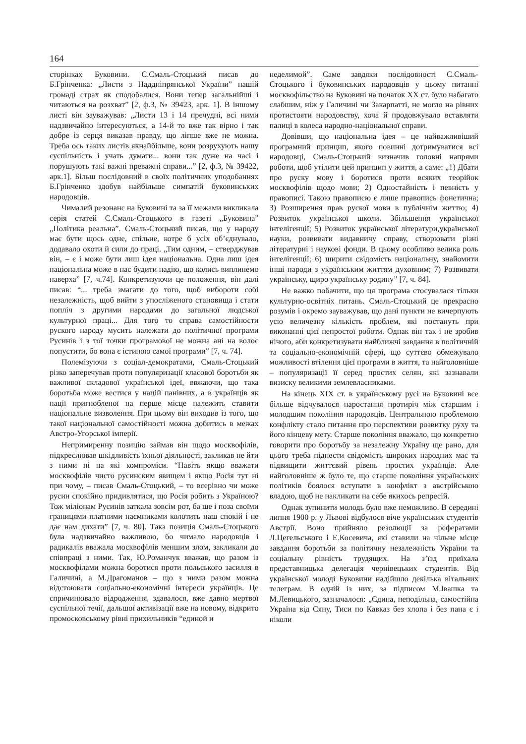164
сторінках Буковини. С.Смаль-Стоцький писав до Б.Грінченка: „Листи з Наддніпрянської України” нашій громаді страх як сподобалися. Вони тепер загальнійші і читаються на розхват” [2, ф.3, № 39423, арк. 1]. В іншому листі він зауважував: „Листи 13 і 14 пречудні, всі ними надзвичайно інтересуються, а 14-й то вже так вірно і так добре із серця виказав правду, що ліпше вже не можна. Треба ось таких листів якнайбільше, вони розрухують нашу суспільність і учать думати... вони так дуже на часі і порушують такі важні преважні справи...” [2, ф.3, № 39422, арк.1]. Більш послідовний в своїх політичних уподобаннях Б.Грінченко здобув найбільше симпатій буковинських народовців.
Чималий резонанс на Буковині та за її межами викликала серія статей С.Смаль-Стоцького в газеті „Буковина” „Політика реальна”. Смаль-Стоцький писав, що у народу має бути щось одне, спільне, котре б усіх об’єднувало, додавало охоти й сили до праці. „Тим одним, – стверджував він, – є і може бути лиш ідея національна. Одна лиш ідея національна може в нас будити надію, що колись виплинемо наверха” [7, ч.74]. Конкретизуючи це положення, він далі писав: “... треба змагати до того, щоб вибороти собі незалежність, щоб вийти з упосліженого становища і стати попліч з другими народами до загальної людської культурної праці... Для того то справа самостійности руского народу мусить належати до політичної програми Русинів і з тої точки програмової не можна ані на волос попустити, бо вона є істиною самої програми” [7, ч. 74].
Полемізуючи з соціал-демократами, Смаль-Стоцький різко заперечував проти популяризації класової боротьби як важливої складової української ідеї, ввжаючи, що така боротьба може вестися у націй панівних, а в українців як нації пригнобленої на перше місце належить ставити національне визволення. При цьому він виходив із того, що такої національної самостійності можна добитись в межах Австро-Угорської імперії.
Непримиренну позицію займав він щодо москвофілів, підкреслював шкідливість їхньої діяльності, закликав не йти з ними ні на які компроміси. “Навіть якщо вважати москвофілів чисто русинским явищем і якщо Росія тут ні при чому, – писав Смаль-Стоцький, – то всерівно чи може русин спокійно придивлятися, що Росія робить з Україною? Тож міліонам Русинів заткала зовсім рот, ба ще і поза своїми границями платними наємниками колотить наш спокій і не дає нам дихати” [7, ч. 80]. Така позиція Смаль-Стоцького була надзвичайно важливою, бо чимало народовців і радикалів вважала москвофілів меншим злом, закликали до співпраці з ними. Так, Ю.Романчук вважав, що разом із москвофілами можна боротися проти польського засилля в Галичині, а М.Драгоманов – що з ними разом можна відстоювати соціально-економічні інтереси українців. Це спричинювало відродження, здавалося, вже давно мертвої суспільної течії, дальшої активізації вже на новому, відкрито промосковському рівні прихильників “единой и
неделимой”. Саме завдяки послідовності С.Смаль-Стоцького і буковинських народовців у цьому питанні москвофільство на Буковині на початок ХХ ст. було набагато слабшим, ніж у Галичині чи Закарпатті, не могло на рівних протистояти народовству, хоча й продовжувало вставляти палиці в колеса народно-національної справи.
Довівши, що національна ідея – це найважливіший програмний принцип, якого повинні дотримуватися всі народовці, Смаль-Стоцький визначив головні напрями роботи, щоб утілити цей принцип у життя, а саме: „1) Дбати про руску мову і боротися проти всяких теорійок москвофілів щодо мови; 2) Одностайність і певність у правописі. Такою правописю є лише правопись фонетична; 3) Розширення прав рускої мови в публічнім життю; 4) Розвиток української школи. Збільшення української інтелігенції; 5) Розвиток української літератури,української науки, розвивати видавничу справу, створювати різні літературні і наукові фонди. В цьому особливо велика роль інтелігенції; 6) ширити свідомість національну, знайомити інші народи з українським життям духовним; 7) Розвивати українську, щиро українську родину” [7, ч. 84].
Не важко побачити, що ця програма стосувалася тільки культурно-освітніх питань. Смаль-Стоцький це прекрасно розумів і окремо зауважував, що дані пункти не вичерпують усю величезну кількість проблем, які постануть при виконанні цієї непростої роботи. Однак він так і не зробив нічого, аби конкретизувати найближчі завдання в політичній та соціально-економічній сфері, що суттєво обмежувало можливості втілення цієї програми в життя, та найголовніше – популяризації її серед простих селян, які зазнавали визиску великими землевласниками.
На кінець ХІХ ст. в українському русі на Буковині все більше відчувалося наростання протиріч між старшим і молодшим покоління народовців. Центральною проблемою конфлікту стало питання про перспективи розвитку руху та його кінцеву мету. Старше покоління вважало, що конкретно говорити про боротьбу за незалежну Україну ще рано, для цього треба піднести свідомість широких народних мас та підвищити життєвий рівень простих українців. Але найголовніше ж було те, що старше покоління українських політиків боялося вступати в конфлікт з австрійською владою, щоб не накликати на себе якихось репресій.
Однак зупинити молодь було вже неможливо. В середині липня 1900 р. у Львові відбулося віче українських студентів Австрії. Воно прийняло резолюції за рефератами Л.Цегельського і Е.Косевича, які ставили на чільне місце завдання боротьби за політичну незалежність України та соціальну рівність трудящих. На з’їзд приїхала представницька делегація чернівецьких студентів. Від української молоді Буковини надійшло декілька вітальних телеграм. В одній із них, за підписом М.Івашка та М.Левицького, зазначалося: „Єдина, неподільна, самостійна Україна від Сяну, Тиси по Кавказ без хлопа і без пана є і ніколи